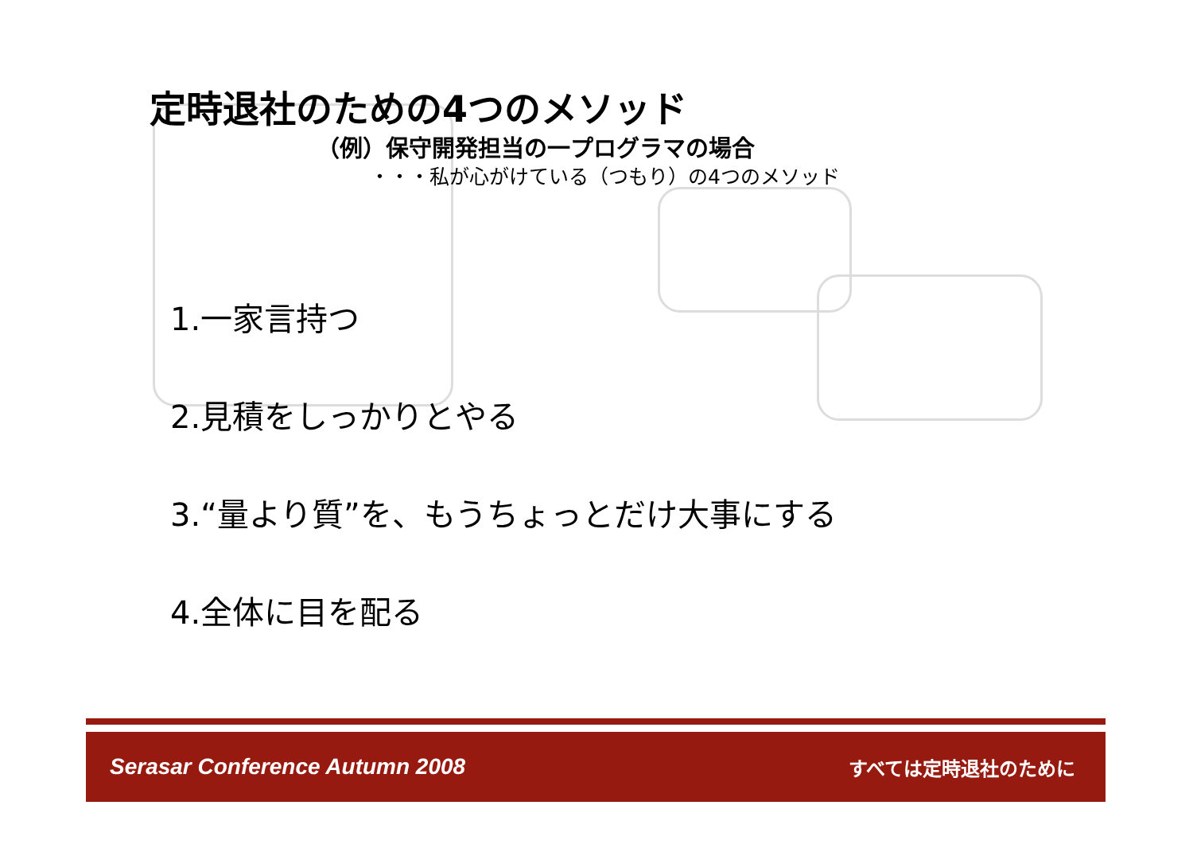定時退社のための4つのメソッド
（例）保守開発担当の一プログラマの場合
・・・私が心がけている（つもり）の4つのメソッド
1.一家言持つ
2.見積をしっかりとやる
3.“量より質”を、もうちょっとだけ大事にする
4.全体に目を配る
Serasar Conference Autumn 2008 すべては定時退社のために